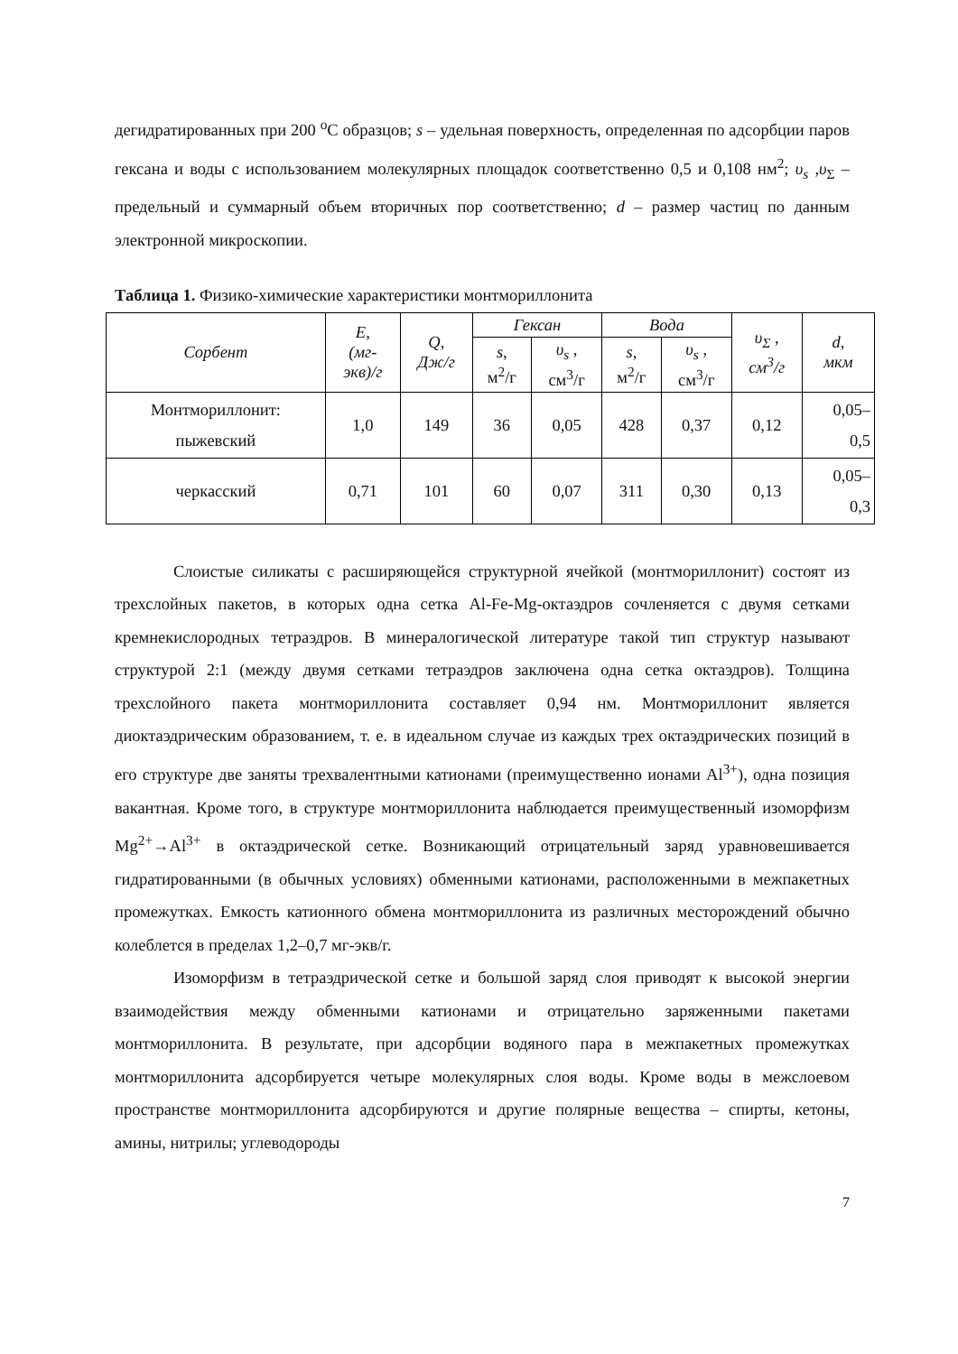дегидратированных при 200 <sup>o</sup>C образцов; s – удельная поверхность, определенная по адсорбции паров гексана и воды с использованием молекулярных площадок соответственно 0,5 и 0,108 нм<sup>2</sup>; υ<sub>s</sub> ,υ<sub>Σ</sub> – предельный и суммарный объем вторичных пор соответственно; d – размер частиц по данным электронной микроскопии.
Таблица 1. Физико-химические характеристики монтмориллонита
| Сорбент | E, (мг- экв)/г | Q, Дж/г | Гексан | | Вода | | υ<sub>Σ</sub> , см<sup>3</sup>/г | d, мкм |
| --- | --- | --- | --- | --- | --- | --- | --- | --- |
| | | | s , м<sup>2</sup>/г | υ<sub>s</sub> , см<sup>3</sup>/г | s , м<sup>2</sup>/г | υ<sub>s</sub> , см<sup>3</sup>/г | | |
| Монтмориллонит: пыжевский | 1,0 | 149 | 36 | 0,05 | 428 | 0,37 | 0,12 | 0,05– 0,5 |
| черкасский | 0,71 | 101 | 60 | 0,07 | 311 | 0,30 | 0,13 | 0,05– 0,3 |
Слоистые силикаты с расширяющейся структурной ячейкой (монтмориллонит) состоят из трехслойных пакетов, в которых одна сетка Al-Fe-Mg-октаэдров сочленяется с двумя сетками кремнекислородных тетраэдров. В минералогической литературе такой тип структур называют структурой 2:1 (между двумя сетками тетраэдров заключена одна сетка октаэдров). Толщина трехслойного пакета монтмориллонита составляет 0,94 нм. Монтмориллонит является диоктаэдрическим образованием, т. е. в идеальном случае из каждых трех октаэдрических позиций в его структуре две заняты трехвалентными катионами (преимущественно ионами Al<sup>3+</sup>), одна позиция вакантная. Кроме того, в структуре монтмориллонита наблюдается преимущественный изоморфизм Mg<sup>2+</sup>→Al<sup>3+</sup> в октаэдрической сетке. Возникающий отрицательный заряд уравновешивается гидратированными (в обычных условиях) обменными катионами, расположенными в межпакетных промежутках. Емкость катионного обмена монтмориллонита из различных месторождений обычно колеблется в пределах 1,2–0,7 мг-экв/г.
Изоморфизм в тетраэдрической сетке и большой заряд слоя приводят к высокой энергии взаимодействия между обменными катионами и отрицательно заряженными пакетами монтмориллонита. В результате, при адсорбции водяного пара в межпакетных промежутках монтмориллонита адсорбируется четыре молекулярных слоя воды. Кроме воды в межслоевом пространстве монтмориллонита адсорбируются и другие полярные вещества – спирты, кетоны, амины, нитрилы; углеводороды
7